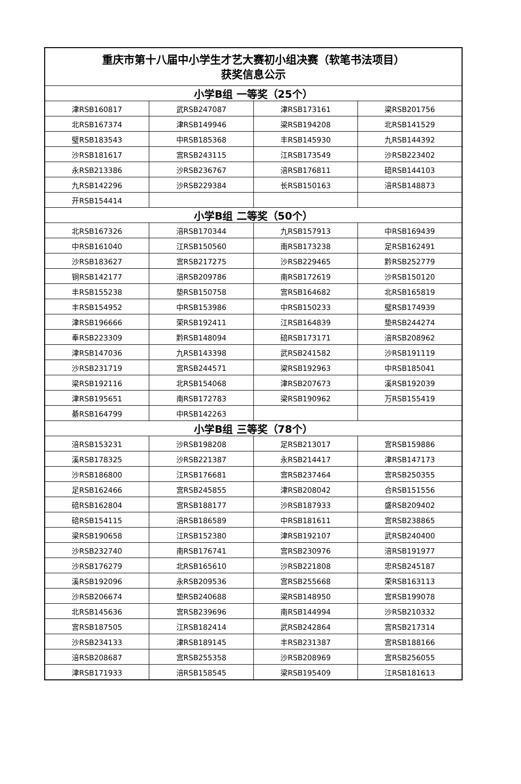| 重庆市第十八届中小学生才艺大赛初小组决赛（软笔书法项目） 获奖信息公示 | | | |
| --- | --- | --- | --- |
| 小学B组 一等奖（25个） | | | |
| 津RSB160817 | 武RSB247087 | 津RSB173161 | 梁RSB201756 |
| 北RSB167374 | 津RSB149946 | 梁RSB194208 | 北RSB141529 |
| 璧RSB183543 | 中RSB185368 | 丰RSB145930 | 九RSB144392 |
| 沙RSB181617 | 宫RSB243115 | 江RSB173549 | 沙RSB223402 |
| 永RSB213386 | 沙RSB236767 | 涪RSB176811 | 碚RSB144103 |
| 九RSB142296 | 沙RSB229384 | 长RSB150163 | 涪RSB148873 |
| 开RSB154414 | | | |
| 小学B组 二等奖（50个） | | | |
| 北RSB167326 | 涪RSB170344 | 九RSB157913 | 中RSB169439 |
| 中RSB161040 | 江RSB150560 | 南RSB173238 | 足RSB162491 |
| 沙RSB183627 | 宫RSB217275 | 沙RSB229465 | 黔RSB252779 |
| 铜RSB142177 | 涪RSB209786 | 南RSB172619 | 沙RSB150120 |
| 丰RSB155238 | 垫RSB150758 | 宫RSB164682 | 北RSB165819 |
| 丰RSB154952 | 中RSB153986 | 中RSB150233 | 璧RSB174939 |
| 津RSB196666 | 荣RSB192411 | 江RSB164839 | 垫RSB244274 |
| 奉RSB223309 | 黔RSB148094 | 碚RSB173171 | 涪RSB208962 |
| 津RSB147036 | 九RSB143398 | 武RSB241582 | 沙RSB191119 |
| 沙RSB231719 | 宫RSB244571 | 梁RSB192963 | 中RSB185041 |
| 梁RSB192116 | 北RSB154068 | 津RSB207673 | 溪RSB192039 |
| 津RSB195651 | 南RSB172783 | 梁RSB190962 | 万RSB155419 |
| 綦RSB164799 | 中RSB142263 | | |
| 小学B组 三等奖（78个） | | | |
| 涪RSB153231 | 沙RSB198208 | 足RSB213017 | 宫RSB159886 |
| 溪RSB178325 | 沙RSB221387 | 永RSB214417 | 津RSB147173 |
| 沙RSB186800 | 江RSB176681 | 宫RSB237464 | 宫RSB250355 |
| 足RSB162466 | 宫RSB245855 | 津RSB208042 | 合RSB151556 |
| 碚RSB162804 | 宫RSB188177 | 沙RSB187933 | 盛RSB209402 |
| 碚RSB154115 | 涪RSB186589 | 中RSB181611 | 宫RSB238865 |
| 梁RSB190658 | 江RSB152380 | 津RSB192107 | 武RSB240400 |
| 沙RSB232740 | 南RSB176741 | 宫RSB230976 | 涪RSB191977 |
| 沙RSB176279 | 北RSB165610 | 沙RSB221808 | 忠RSB245187 |
| 溪RSB192096 | 永RSB209536 | 宫RSB255668 | 荣RSB163113 |
| 沙RSB206674 | 垫RSB240688 | 梁RSB148950 | 宫RSB199078 |
| 北RSB145636 | 宫RSB239696 | 南RSB144994 | 沙RSB210332 |
| 宫RSB187505 | 江RSB182414 | 武RSB242864 | 宫RSB217314 |
| 沙RSB234133 | 津RSB189145 | 丰RSB231387 | 宫RSB188166 |
| 涪RSB208687 | 宫RSB255358 | 沙RSB208969 | 宫RSB256055 |
| 津RSB171933 | 涪RSB158545 | 梁RSB195409 | 江RSB181613 |